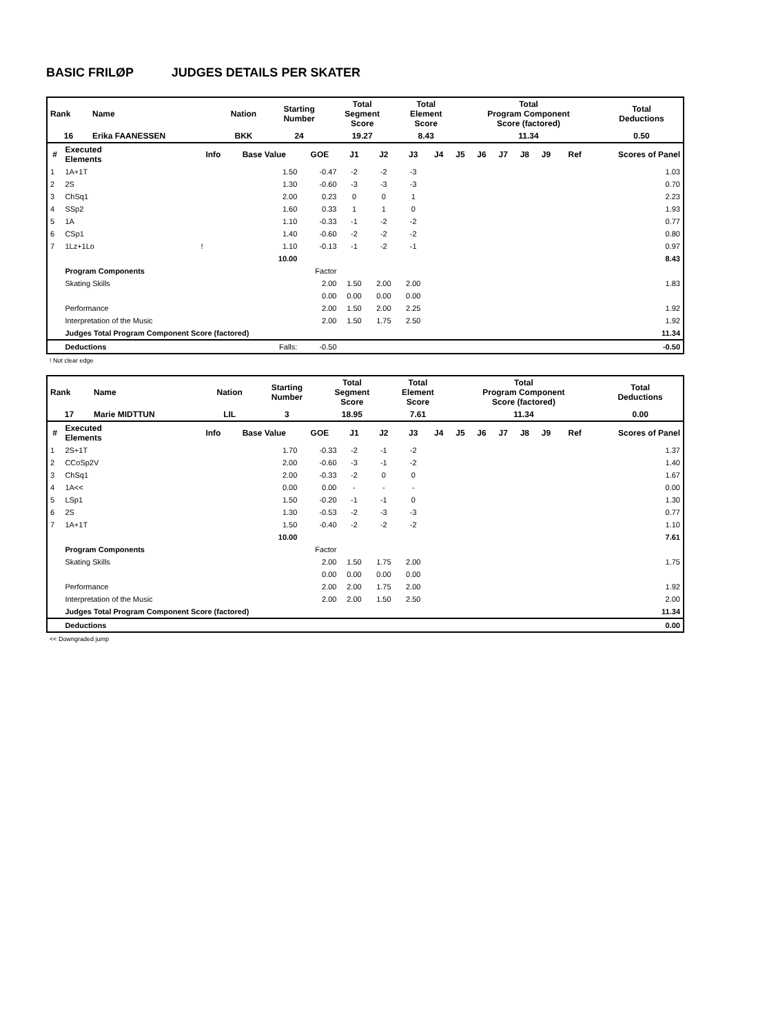BASIC FRILØP JUDGES DETAILS PER SKATER
| Rank | Name | Nation | Starting Number | Total Segment Score | Total Element Score | Total Program Component Score (factored) | Total Deductions |
| 16 | Erika FAANESSEN | BKK | 24 | 19.27 | 8.43 | 11.34 | 0.50 |
| # | Executed Elements | Info | Base Value | GOE | J1 | J2 | J3 | J4 | J5 | J6 | J7 | J8 | J9 | Ref | Scores of Panel |
| --- | --- | --- | --- | --- | --- | --- | --- | --- | --- | --- | --- | --- | --- | --- | --- |
| 1 | 1A+1T | | 1.50 | -0.47 | -2 | -2 | -3 | | | | | | | | 1.03 |
| 2 | 2S | | 1.30 | -0.60 | -3 | -3 | -3 | | | | | | | | 0.70 |
| 3 | ChSq1 | | 2.00 | 0.23 | 0 | 0 | 1 | | | | | | | | 2.23 |
| 4 | SSp2 | | 1.60 | 0.33 | 1 | 1 | 0 | | | | | | | | 1.93 |
| 5 | 1A | | 1.10 | -0.33 | -1 | -2 | -2 | | | | | | | | 0.77 |
| 6 | CSp1 | | 1.40 | -0.60 | -2 | -2 | -2 | | | | | | | | 0.80 |
| 7 | 1Lz+1Lo | ! | 1.10 | -0.13 | -1 | -2 | -1 | | | | | | | | 0.97 |
| | | | 10.00 | | | | | | | | | | | | 8.43 |
| | Program Components | | | Factor | | | | | | | | | | | |
| | Skating Skills | | | 2.00 | 1.50 | 2.00 | 2.00 | | | | | | | | 1.83 |
| | | | | 0.00 | 0.00 | 0.00 | 0.00 | | | | | | | | |
| | Performance | | | 2.00 | 1.50 | 2.00 | 2.25 | | | | | | | | 1.92 |
| | Interpretation of the Music | | | 2.00 | 1.50 | 1.75 | 2.50 | | | | | | | | 1.92 |
| | Judges Total Program Component Score (factored) | | | | | | | | | | | | | | 11.34 |
| | Deductions | | Falls: | -0.50 | | | | | | | | | | | -0.50 |
! Not clear edge
| Rank | Name | Nation | Starting Number | Total Segment Score | Total Element Score | Total Program Component Score (factored) | Total Deductions |
| 17 | Marie MIDTTUN | LIL | 3 | 18.95 | 7.61 | 11.34 | 0.00 |
| # | Executed Elements | Info | Base Value | GOE | J1 | J2 | J3 | J4 | J5 | J6 | J7 | J8 | J9 | Ref | Scores of Panel |
| --- | --- | --- | --- | --- | --- | --- | --- | --- | --- | --- | --- | --- | --- | --- | --- |
| 1 | 2S+1T | | 1.70 | -0.33 | -2 | -1 | -2 | | | | | | | | 1.37 |
| 2 | CCoSp2V | | 2.00 | -0.60 | -3 | -1 | -2 | | | | | | | | 1.40 |
| 3 | ChSq1 | | 2.00 | -0.33 | -2 | 0 | 0 | | | | | | | | 1.67 |
| 4 | 1A<< | | 0.00 | 0.00 | - | - | - | | | | | | | | 0.00 |
| 5 | LSp1 | | 1.50 | -0.20 | -1 | -1 | 0 | | | | | | | | 1.30 |
| 6 | 2S | | 1.30 | -0.53 | -2 | -3 | -3 | | | | | | | | 0.77 |
| 7 | 1A+1T | | 1.50 | -0.40 | -2 | -2 | -2 | | | | | | | | 1.10 |
| | | | 10.00 | | | | | | | | | | | | 7.61 |
| | Program Components | | | Factor | | | | | | | | | | | |
| | Skating Skills | | | 2.00 | 1.50 | 1.75 | 2.00 | | | | | | | | 1.75 |
| | | | | 0.00 | 0.00 | 0.00 | 0.00 | | | | | | | | |
| | Performance | | | 2.00 | 2.00 | 1.75 | 2.00 | | | | | | | | 1.92 |
| | Interpretation of the Music | | | 2.00 | 2.00 | 1.50 | 2.50 | | | | | | | | 2.00 |
| | Judges Total Program Component Score (factored) | | | | | | | | | | | | | | 11.34 |
| | Deductions | | | | | | | | | | | | | | 0.00 |
<< Downgraded jump